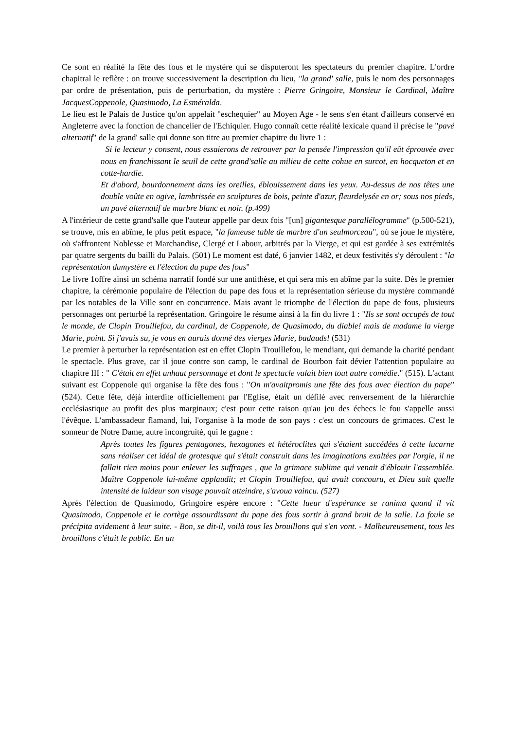Ce sont en réalité la fête des fous et le mystère qui se disputeront les spectateurs du premier chapitre. L'ordre chapitral le reflète : on trouve successivement la description du lieu, "la grand' salle, puis le nom des personnages par ordre de présentation, puis de perturbation, du mystère : Pierre Gringoire, Monsieur le Cardinal, Maître JacquesCoppenole, Quasimodo, La Esméralda.
Le lieu est le Palais de Justice qu'on appelait "eschequier" au Moyen Age - le sens s'en étant d'ailleurs conservé en Angleterre avec la fonction de chancelier de l'Echiquier. Hugo connaît cette réalité lexicale quand il précise le "pavé alternatif" de la grand' salle qui donne son titre au premier chapitre du livre 1 :
Si le lecteur y consent, nous essaierons de retrouver par la pensée l'impression qu'il eût éprouvée avec nous en franchissant le seuil de cette grand'salle au milieu de cette cohue en surcot, en hocqueton et en cotte-hardie.
Et d'abord, bourdonnement dans les oreilles, éblouissement dans les yeux. Au-dessus de nos têtes une double voûte en ogive, lambrissée en sculptures de bois, peinte d'azur, fleurdelysée en or; sous nos pieds, un pavé alternatif de marbre blanc et noir. (p.499)
A l'intérieur de cette grand'salle que l'auteur appelle par deux fois "[un] gigantesque parallélogramme" (p.500-521), se trouve, mis en abîme, le plus petit espace, "la fameuse table de marbre d'un seulmorceau", où se joue le mystère, où s'affrontent Noblesse et Marchandise, Clergé et Labour, arbitrés par la Vierge, et qui est gardée à ses extrémités par quatre sergents du bailli du Palais. (501) Le moment est daté, 6 janvier 1482, et deux festivités s'y déroulent : "la représentation dumystère et l'élection du pape des fous"
Le livre 1offre ainsi un schéma narratif fondé sur une antithèse, et qui sera mis en abîme par la suite. Dès le premier chapitre, la cérémonie populaire de l'élection du pape des fous et la représentation sérieuse du mystère commandé par les notables de la Ville sont en concurrence. Mais avant le triomphe de l'élection du pape de fous, plusieurs personnages ont perturbé la représentation. Gringoire le résume ainsi à la fin du livre 1 : "Ils se sont occupés de tout le monde, de Clopin Trouillefou, du cardinal, de Coppenole, de Quasimodo, du diable! mais de madame la vierge Marie, point. Si j'avais su, je vous en aurais donné des vierges Marie, badauds! (531)
Le premier à perturber la représentation est en effet Clopin Trouillefou, le mendiant, qui demande la charité pendant le spectacle. Plus grave, car il joue contre son camp, le cardinal de Bourbon fait dévier l'attention populaire au chapitre III : " C'était en effet unhaut personnage et dont le spectacle valait bien tout autre comédie." (515). L'actant suivant est Coppenole qui organise la fête des fous : "On m'avaitpromis une fête des fous avec élection du pape" (524). Cette fête, déjà interdite officiellement par l'Eglise, était un défilé avec renversement de la hiérarchie ecclésiastique au profit des plus marginaux; c'est pour cette raison qu'au jeu des échecs le fou s'appelle aussi l'évêque. L'ambassadeur flamand, lui, l'organise à la mode de son pays : c'est un concours de grimaces. C'est le sonneur de Notre Dame, autre incongruité, qui le gagne :
Après toutes les figures pentagones, hexagones et hétéroclites qui s'étaient succédées à cette lucarne sans réaliser cet idéal de grotesque qui s'était construit dans les imaginations exaltées par l'orgie, il ne fallait rien moins pour enlever les suffrages , que la grimace sublime qui venait d'éblouir l'assemblée. Maître Coppenole lui-même applaudit; et Clopin Trouillefou, qui avait concouru, et Dieu sait quelle intensité de laideur son visage pouvait atteindre, s'avoua vaincu. (527)
Après l'élection de Quasimodo, Gringoire espère encore : "Cette lueur d'espérance se ranima quand il vit Quasimodo, Coppenole et le cortège assourdissant du pape des fous sortir à grand bruit de la salle. La foule se précipita avidement à leur suite. - Bon, se dit-il, voilà tous les brouillons qui s'en vont. - Malheureusement, tous les brouillons c'était le public. En un